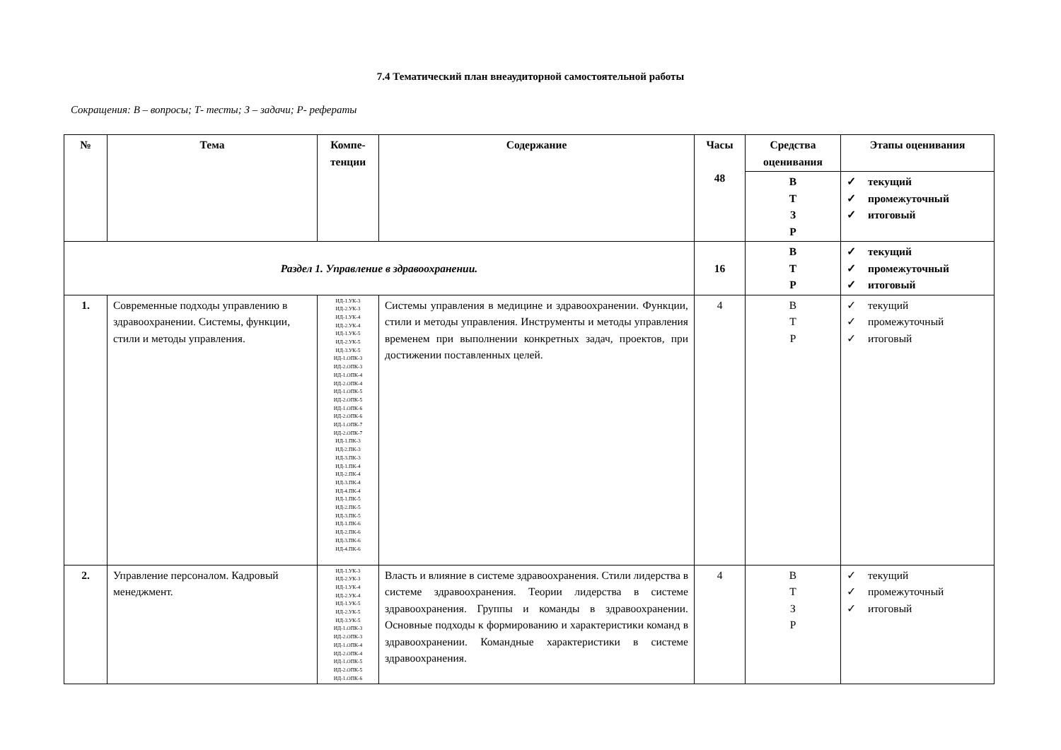7.4 Тематический план внеаудиторной самостоятельной работы
Сокращения: В – вопросы; Т- тесты; З – задачи; Р- рефераты
| № | Тема | Компе- тенции | Содержание | Часы 48 | Средства оценивания | Этапы оценивания |
| --- | --- | --- | --- | --- | --- | --- |
| | | | | | В Т З Р | ✓ текущий ✓ промежуточный ✓ итоговый |
| Раздел 1. Управление в здравоохранении. | | | | 16 | В Т Р | ✓ текущий ✓ промежуточный ✓ итоговый |
| 1. | Современные подходы управлению в здравоохранении. Системы, функции, стили и методы управления. | ИД-1.УК-3 ИД-2.УК-3 ИД-1.УК-4 ИД-2.УК-4 ИД-1.УК-5 ИД-2.УК-5 ИД-3.УК-5 ИД-1.ОПК-3 ИД-2.ОПК-3 ИД-1.ОПК-4 ИД-2.ОПК-4 ИД-1.ОПК-5 ИД-2.ОПК-5 ИД-1.ОПК-6 ИД-2.ОПК-6 ИД-1.ОПК-7 ИД-2.ОПК-7 ИД-1.ПК-3 ИД-2.ПК-3 ИД-3.ПК-3 ИД-1.ПК-4 ИД-2.ПК-4 ИД-3.ПК-4 ИД-4.ПК-4 ИД-1.ПК-5 ИД-2.ПК-5 ИД-3.ПК-5 ИД-1.ПК-6 ИД-2.ПК-6 ИД-3.ПК-6 ИД-4.ПК-6 | Системы управления в медицине и здравоохранении. Функции, стили и методы управления. Инструменты и методы управления временем при выполнении конкретных задач, проектов, при достижении поставленных целей. | 4 | В Т Р | ✓ текущий ✓ промежуточный ✓ итоговый |
| 2. | Управление персоналом. Кадровый менеджмент. | ИД-1.УК-3 ИД-2.УК-3 ИД-1.УК-4 ИД-2.УК-4 ИД-1.УК-5 ИД-2.УК-5 ИД-3.УК-5 ИД-1.ОПК-3 ИД-2.ОПК-3 ИД-1.ОПК-4 ИД-2.ОПК-4 ИД-1.ОПК-5 ИД-2.ОПК-5 ИД-1.ОПК-6 | Власть и влияние в системе здравоохранения. Стили лидерства в системе здравоохранения. Теории лидерства в системе здравоохранения. Группы и команды в здравоохранении. Основные подходы к формированию и характеристики команд в здравоохранении. Командные характеристики в системе здравоохранения. | 4 | В Т З Р | ✓ текущий ✓ промежуточный ✓ итоговый |